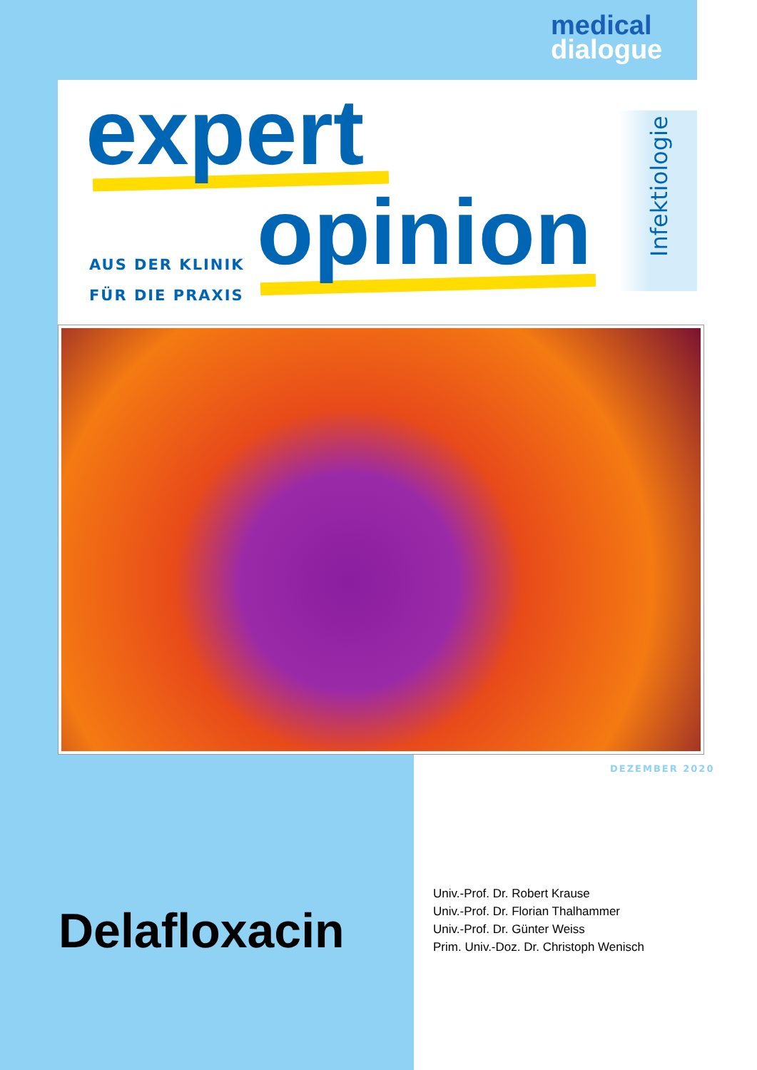medical
dialogue
expert
AUS DER KLINIK
FÜR DIE PRAXIS
opinion Infektiologie
DEZEMBER 2020
Delafloxacin
Univ.-Prof. Dr. Robert Krause
Univ.-Prof. Dr. Florian Thalhammer
Univ.-Prof. Dr. Günter Weiss
Prim. Univ.-Doz. Dr. Christoph Wenisch